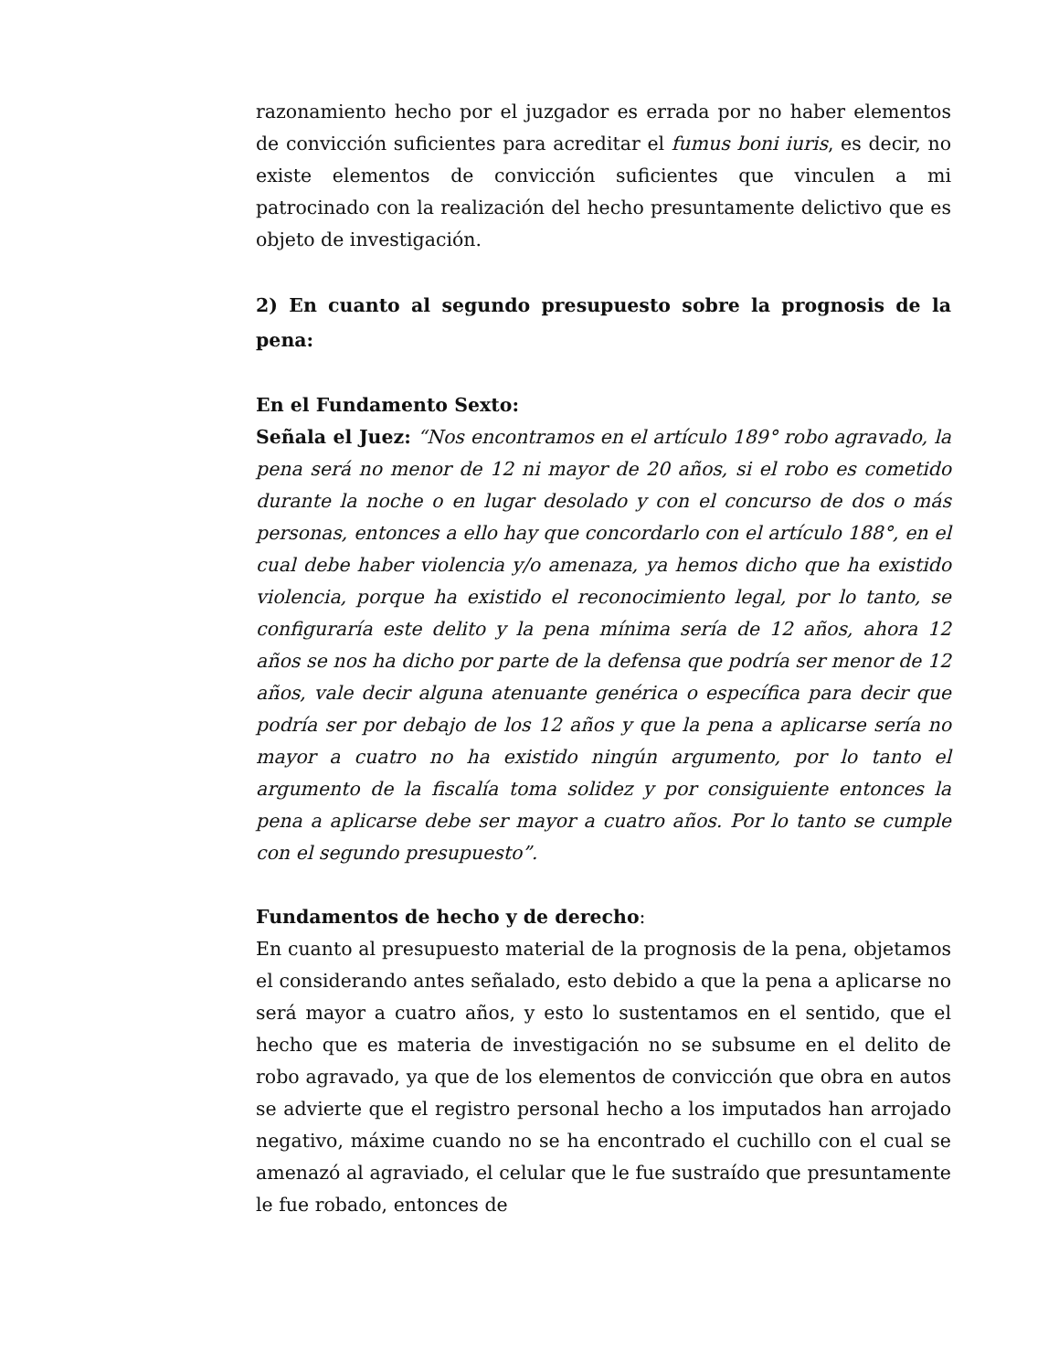razonamiento hecho por el juzgador es errada por no haber elementos de convicción suficientes para acreditar el fumus boni iuris, es decir, no existe elementos de convicción suficientes que vinculen a mi patrocinado con la realización del hecho presuntamente delictivo que es objeto de investigación.
2) En cuanto al segundo presupuesto sobre la prognosis de la pena:
En el Fundamento Sexto:
Señala el Juez: “Nos encontramos en el artículo 189° robo agravado, la pena será no menor de 12 ni mayor de 20 años, si el robo es cometido durante la noche o en lugar desolado y con el concurso de dos o más personas, entonces a ello hay que concordarlo con el artículo 188°, en el cual debe haber violencia y/o amenaza, ya hemos dicho que ha existido violencia, porque ha existido el reconocimiento legal, por lo tanto, se configuraría este delito y la pena mínima sería de 12 años, ahora 12 años se nos ha dicho por parte de la defensa que podría ser menor de 12 años, vale decir alguna atenuante genérica o específica para decir que podría ser por debajo de los 12 años y que la pena a aplicarse sería no mayor a cuatro no ha existido ningún argumento, por lo tanto el argumento de la fiscalía toma solidez y por consiguiente entonces la pena a aplicarse debe ser mayor a cuatro años. Por lo tanto se cumple con el segundo presupuesto”.
Fundamentos de hecho y de derecho:
En cuanto al presupuesto material de la prognosis de la pena, objetamos el considerando antes señalado, esto debido a que la pena a aplicarse no será mayor a cuatro años, y esto lo sustentamos en el sentido, que el hecho que es materia de investigación no se subsume en el delito de robo agravado, ya que de los elementos de convicción que obra en autos se advierte que el registro personal hecho a los imputados han arrojado negativo, máxime cuando no se ha encontrado el cuchillo con el cual se amenazó al agraviado, el celular que le fue sustraído que presuntamente le fue robado, entonces de